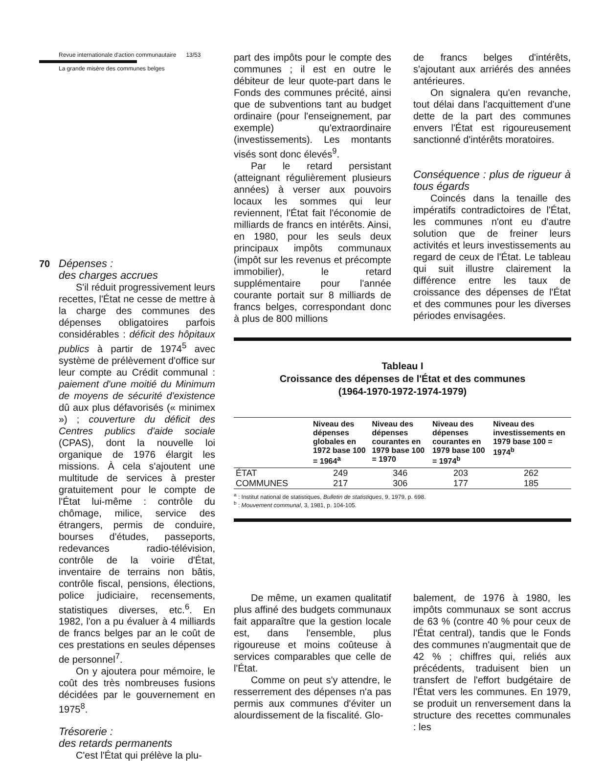Revue internationale d'action communautaire 13/53
La grande misère des communes belges
70 Dépenses :
des charges accrues
S'il réduit progressivement leurs recettes, l'État ne cesse de mettre à la charge des communes des dépenses obligatoires parfois considérables : déficit des hôpitaux publics à partir de 1974<sup>5</sup> avec système de prélèvement d'office sur leur compte au Crédit communal : paiement d'une moitié du Minimum de moyens de sécurité d'existence dû aux plus défavorisés (« minimex ») ; couverture du déficit des Centres publics d'aide sociale (CPAS), dont la nouvelle loi organique de 1976 élargit les missions. À cela s'ajoutent une multitude de services à prester gratuitement pour le compte de l'État lui-même : contrôle du chômage, milice, service des étrangers, permis de conduire, bourses d'études, passeports, redevances radio-télévision, contrôle de la voirie d'État, inventaire de terrains non bâtis, contrôle fiscal, pensions, élections, police judiciaire, recensements, statistiques diverses, etc.<sup>6</sup>. En 1982, l'on a pu évaluer à 4 milliards de francs belges par an le coût de ces prestations en seules dépenses de personnel<sup>7</sup>.
On y ajoutera pour mémoire, le coût des très nombreuses fusions décidées par le gouvernement en 1975<sup>8</sup>.
Trésorerie :
des retards permanents
C'est l'État qui prélève la plu-
part des impôts pour le compte des communes ; il est en outre le débiteur de leur quote-part dans le Fonds des communes précité, ainsi que de subventions tant au budget ordinaire (pour l'enseignement, par exemple) qu'extraordinaire (investissements). Les montants visés sont donc élevés<sup>9</sup>.
Par le retard persistant (atteignant régulièrement plusieurs années) à verser aux pouvoirs locaux les sommes qui leur reviennent, l'État fait l'économie de milliards de francs en intérêts. Ainsi, en 1980, pour les seuls deux principaux impôts communaux (impôt sur les revenus et précompte immobilier), le retard supplémentaire pour l'année courante portait sur 8 milliards de francs belges, correspondant donc à plus de 800 millions
de francs belges d'intérêts, s'ajoutant aux arriérés des années antérieures.
On signalera qu'en revanche, tout délai dans l'acquittement d'une dette de la part des communes envers l'État est rigoureusement sanctionné d'intérêts moratoires.
Conséquence : plus de rigueur à tous égards
Coincés dans la tenaille des impératifs contradictoires de l'État, les communes n'ont eu d'autre solution que de freiner leurs activités et leurs investissements au regard de ceux de l'État. Le tableau qui suit illustre clairement la différence entre les taux de croissance des dépenses de l'État et des communes pour les diverses périodes envisagées.
Tableau I
Croissance des dépenses de l'État et des communes
(1964-1970-1972-1974-1979)
| | Niveau des dépenses globales en 1972 base 100 = 1964<sup>a</sup> | Niveau des dépenses courantes en 1979 base 100 = 1970 | Niveau des dépenses courantes en 1979 base 100 = 1974<sup>b</sup> | Niveau des investissements en 1979 base 100 = 1974<sup>b</sup> |
| --- | --- | --- | --- | --- |
| ÉTAT | 249 | 346 | 203 | 262 |
| COMMUNES | 217 | 306 | 177 | 185 |
<sup>a</sup> : Institut national de statistiques, Bulletin de statistiques, 9, 1979, p. 698.
<sup>b</sup> : Mouvement communal, 3, 1981, p. 104-105.
De même, un examen qualitatif plus affiné des budgets communaux fait apparaître que la gestion locale est, dans l'ensemble, plus rigoureuse et moins coûteuse à services comparables que celle de l'État.
Comme on peut s'y attendre, le resserrement des dépenses n'a pas permis aux communes d'éviter un alourdissement de la fiscalité. Glo-
balement, de 1976 à 1980, les impôts communaux se sont accrus de 63 % (contre 40 % pour ceux de l'État central), tandis que le Fonds des communes n'augmentait que de 42 % ; chiffres qui, reliés aux précédents, traduisent bien un transfert de l'effort budgétaire de l'État vers les communes. En 1979, se produit un renversement dans la structure des recettes communales : les